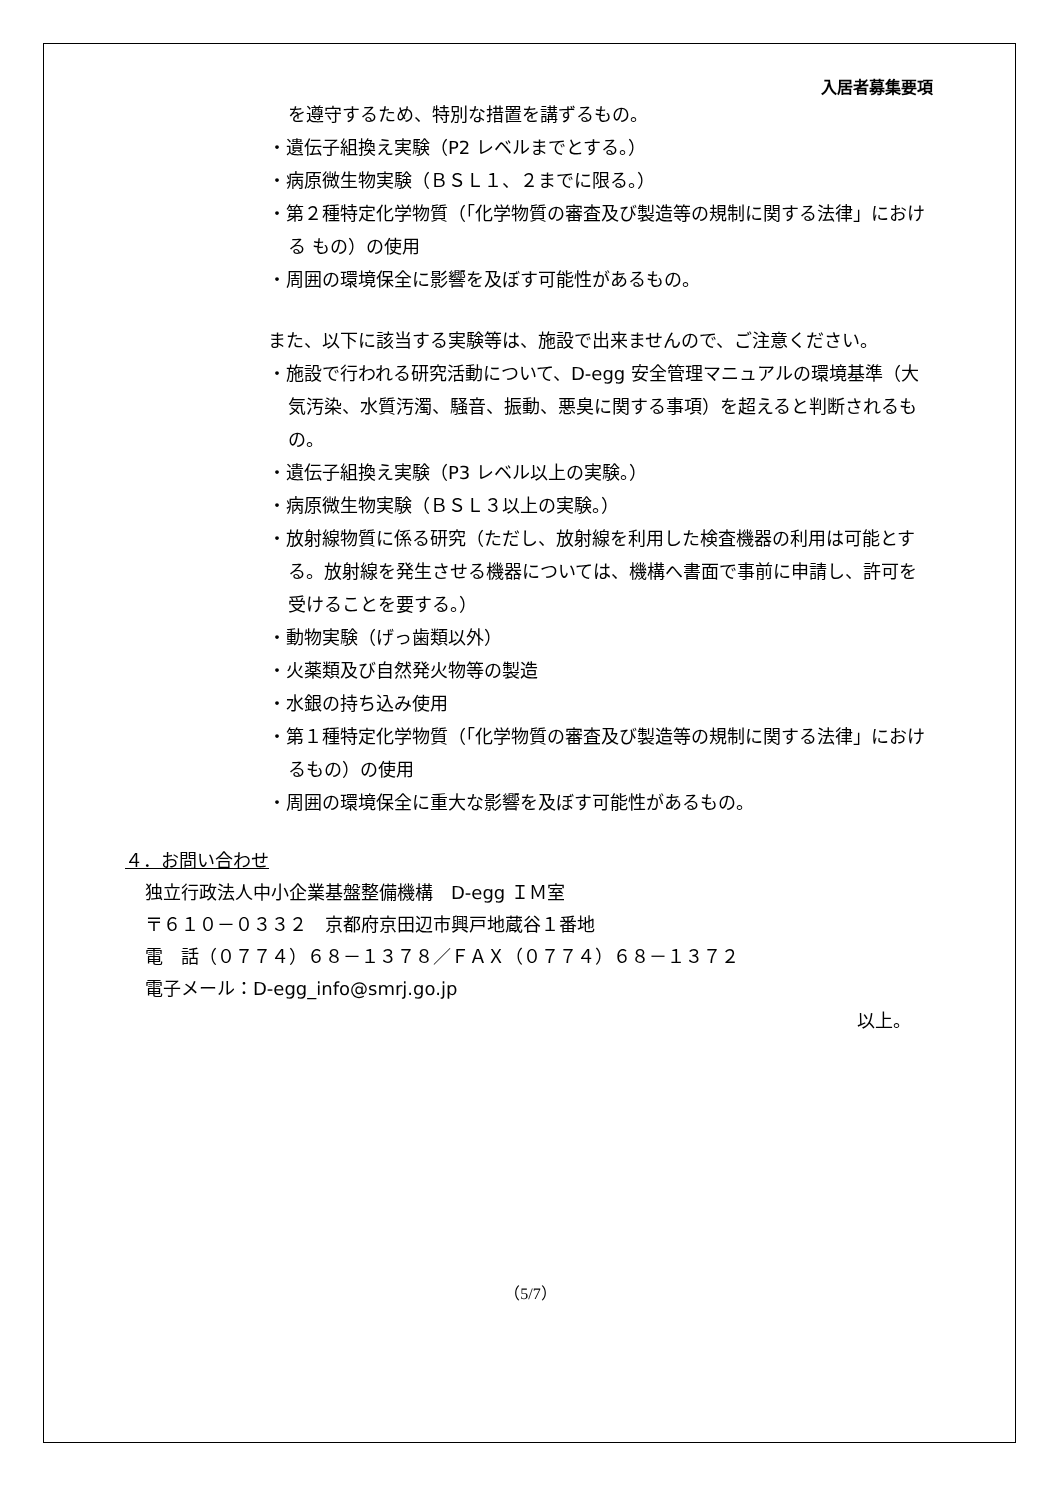入居者募集要項
を遵守するため、特別な措置を講ずるもの。
・遺伝子組換え実験（P2 レベルまでとする。）
・病原微生物実験（ＢＳＬ１、２までに限る。）
・第２種特定化学物質（「化学物質の審査及び製造等の規制に関する法律」における もの）の使用
・周囲の環境保全に影響を及ぼす可能性があるもの。
また、以下に該当する実験等は、施設で出来ませんので、ご注意ください。
・施設で行われる研究活動について、D-egg 安全管理マニュアルの環境基準（大気汚染、水質汚濁、騒音、振動、悪臭に関する事項）を超えると判断されるもの。
・遺伝子組換え実験（P3 レベル以上の実験。）
・病原微生物実験（ＢＳＬ３以上の実験。）
・放射線物質に係る研究（ただし、放射線を利用した検査機器の利用は可能とする。放射線を発生させる機器については、機構へ書面で事前に申請し、許可を受けることを要する。）
・動物実験（げっ歯類以外）
・火薬類及び自然発火物等の製造
・水銀の持ち込み使用
・第１種特定化学物質（「化学物質の審査及び製造等の規制に関する法律」におけるもの）の使用
・周囲の環境保全に重大な影響を及ぼす可能性があるもの。
４．お問い合わせ
独立行政法人中小企業基盤整備機構　D-egg ＩＭ室
〒６１０－０３３２　京都府京田辺市興戸地蔵谷１番地
電　話（０７７４）６８－１３７８／ＦＡＸ（０７７４）６８－１３７２
電子メール：D-egg_info@smrj.go.jp
以上。
（5/7）